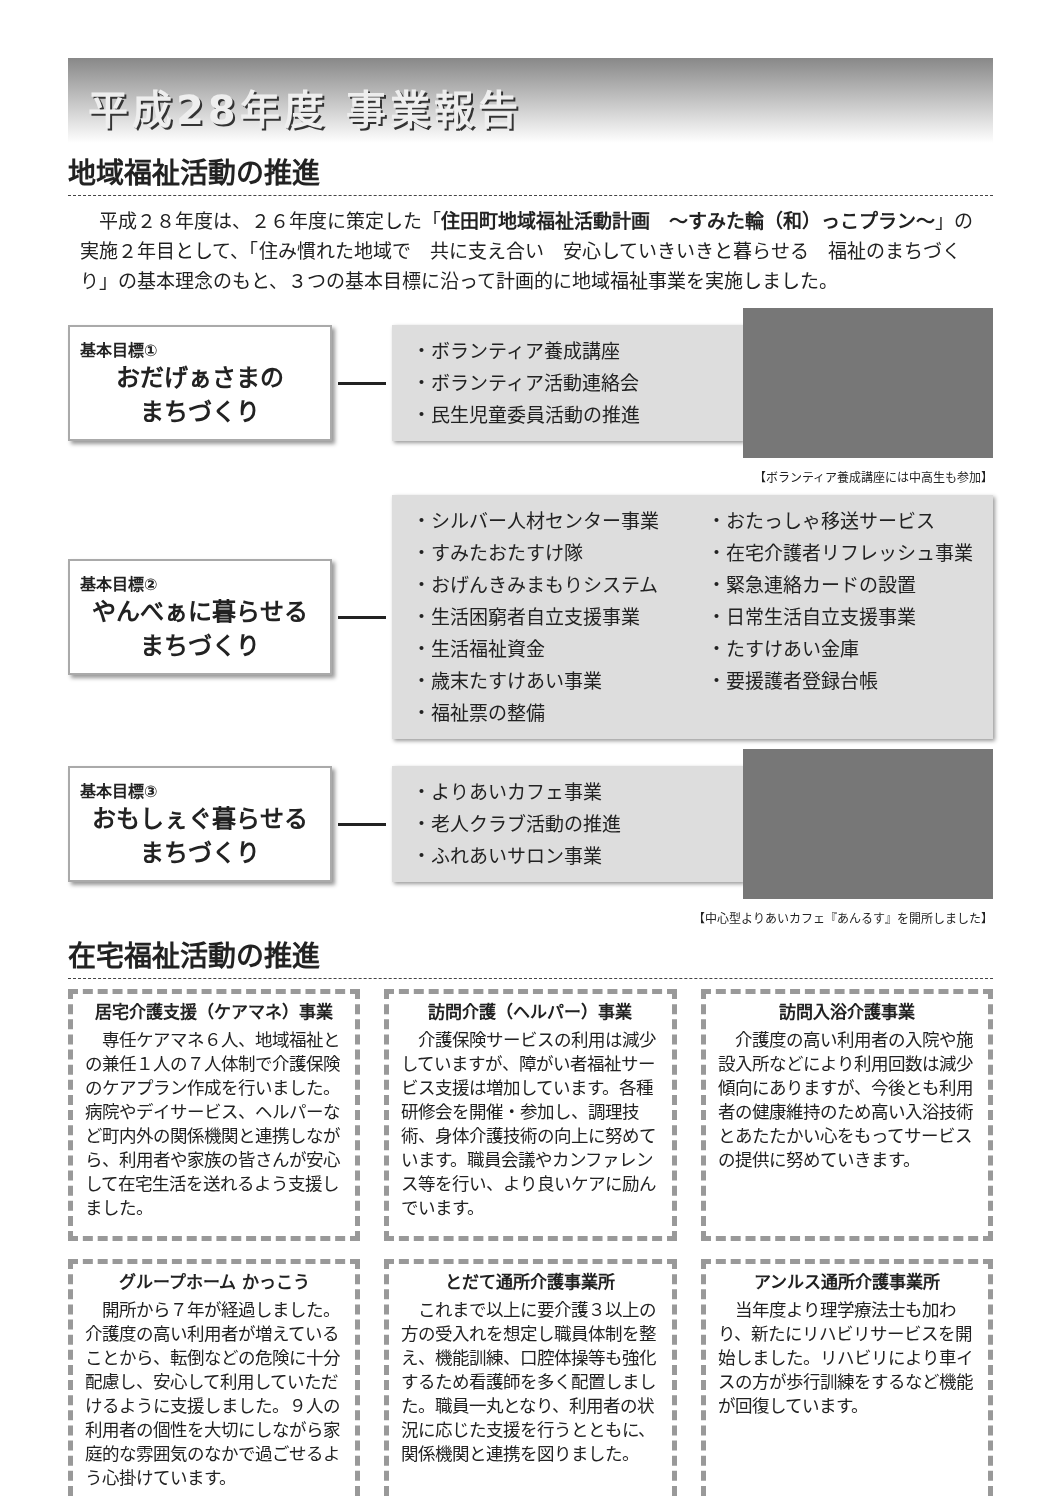平成28年度 事業報告
地域福祉活動の推進
　平成２８年度は、２６年度に策定した「住田町地域福祉活動計画　～すみた輪（和）っこプラン～」の実施２年目として、「住み慣れた地域で　共に支え合い　安心していきいきと暮らせる　福祉のまちづくり」の基本理念のもと、３つの基本目標に沿って計画的に地域福祉事業を実施しました。
基本目標①
おだげぁさまの
まちづくり
・ボランティア養成講座
・ボランティア活動連絡会
・民生児童委員活動の推進
【ボランティア養成講座には中高生も参加】
基本目標②
やんべぁに暮らせる
まちづくり
・シルバー人材センター事業
・すみたおたすけ隊
・おげんきみまもりシステム
・生活困窮者自立支援事業
・生活福祉資金
・歳末たすけあい事業
・福祉票の整備
・おたっしゃ移送サービス
・在宅介護者リフレッシュ事業
・緊急連絡カードの設置
・日常生活自立支援事業
・たすけあい金庫
・要援護者登録台帳
基本目標③
おもしぇぐ暮らせる
まちづくり
・よりあいカフェ事業
・老人クラブ活動の推進
・ふれあいサロン事業
【中心型よりあいカフェ『あんるす』を開所しました】
在宅福祉活動の推進
居宅介護支援（ケアマネ）事業
　専任ケアマネ６人、地域福祉との兼任１人の７人体制で介護保険のケアプラン作成を行いました。病院やデイサービス、ヘルパーなど町内外の関係機関と連携しながら、利用者や家族の皆さんが安心して在宅生活を送れるよう支援しました。
訪問介護（ヘルパー）事業
　介護保険サービスの利用は減少していますが、障がい者福祉サービス支援は増加しています。各種研修会を開催・参加し、調理技術、身体介護技術の向上に努めています。職員会議やカンファレンス等を行い、より良いケアに励んでいます。
訪問入浴介護事業
　介護度の高い利用者の入院や施設入所などにより利用回数は減少傾向にありますが、今後とも利用者の健康維持のため高い入浴技術とあたたかい心をもってサービスの提供に努めていきます。
グループホーム かっこう
　開所から７年が経過しました。介護度の高い利用者が増えていることから、転倒などの危険に十分配慮し、安心して利用していただけるように支援しました。９人の利用者の個性を大切にしながら家庭的な雰囲気のなかで過ごせるよう心掛けています。
とだて通所介護事業所
　これまで以上に要介護３以上の方の受入れを想定し職員体制を整え、機能訓練、口腔体操等も強化するため看護師を多く配置しました。職員一丸となり、利用者の状況に応じた支援を行うとともに、関係機関と連携を図りました。
アンルス通所介護事業所
　当年度より理学療法士も加わり、新たにリハビリサービスを開始しました。リハビリにより車イスの方が歩行訓練をするなど機能が回復しています。